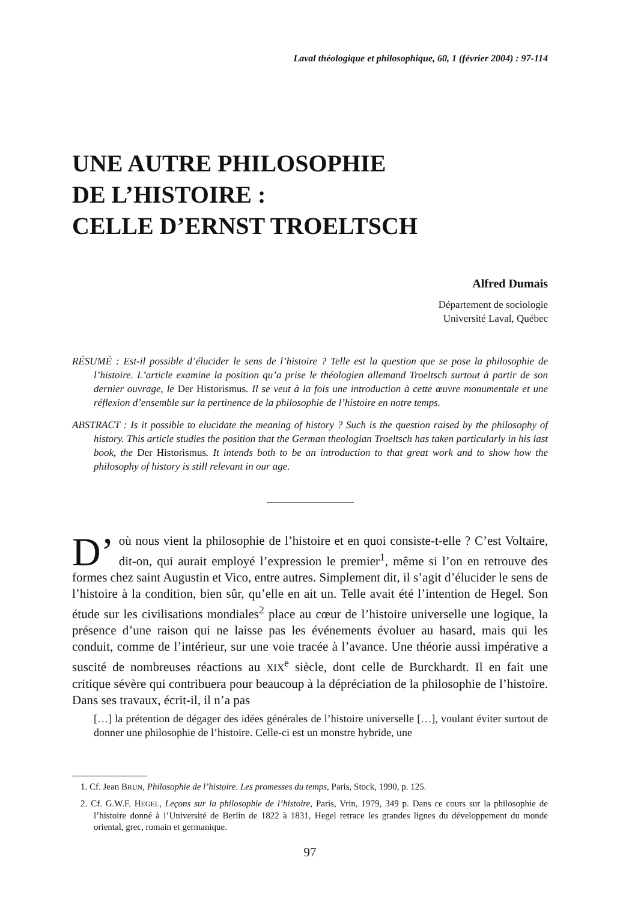Laval théologique et philosophique, 60, 1 (février 2004) : 97-114
UNE AUTRE PHILOSOPHIE
DE L’HISTOIRE :
CELLE D’ERNST TROELTSCH
Alfred Dumais
Département de sociologie
Université Laval, Québec
RÉSUMÉ : Est-il possible d’élucider le sens de l’histoire ? Telle est la question que se pose la philosophie de l’histoire. L’article examine la position qu’a prise le théologien allemand Troeltsch surtout à partir de son dernier ouvrage, le Der Historismus. Il se veut à la fois une introduction à cette œuvre monumentale et une réflexion d’ensemble sur la pertinence de la philosophie de l’histoire en notre temps.
ABSTRACT : Is it possible to elucidate the meaning of history ? Such is the question raised by the philosophy of history. This article studies the position that the German theologian Troeltsch has taken particularly in his last book, the Der Historismus. It intends both to be an introduction to that great work and to show how the philosophy of history is still relevant in our age.
D’ où nous vient la philosophie de l’histoire et en quoi consiste-t-elle ? C’est Voltaire, dit-on, qui aurait employé l’expression le premier<sup>1</sup>, même si l’on en retrouve des formes chez saint Augustin et Vico, entre autres. Simplement dit, il s’agit d’élucider le sens de l’histoire à la condition, bien sûr, qu’elle en ait un. Telle avait été l’intention de Hegel. Son étude sur les civilisations mondiales<sup>2</sup> place au cœur de l’histoire universelle une logique, la présence d’une raison qui ne laisse pas les événements évoluer au hasard, mais qui les conduit, comme de l’intérieur, sur une voie tracée à l’avance. Une théorie aussi impérative a suscité de nombreuses réactions au XIX<sup>e</sup> siècle, dont celle de Burckhardt. Il en fait une critique sévère qui contribuera pour beaucoup à la dépréciation de la philosophie de l’histoire. Dans ses travaux, écrit-il, il n’a pas
[…] la prétention de dégager des idées générales de l’histoire universelle […], voulant éviter surtout de donner une philosophie de l’histoire. Celle-ci est un monstre hybride, une
1. Cf. Jean BRUN, Philosophie de l’histoire. Les promesses du temps, Paris, Stock, 1990, p. 125.
2. Cf. G.W.F. HEGEL, Leçons sur la philosophie de l’histoire, Paris, Vrin, 1979, 349 p. Dans ce cours sur la philosophie de l’histoire donné à l’Université de Berlin de 1822 à 1831, Hegel retrace les grandes lignes du développement du monde oriental, grec, romain et germanique.
97